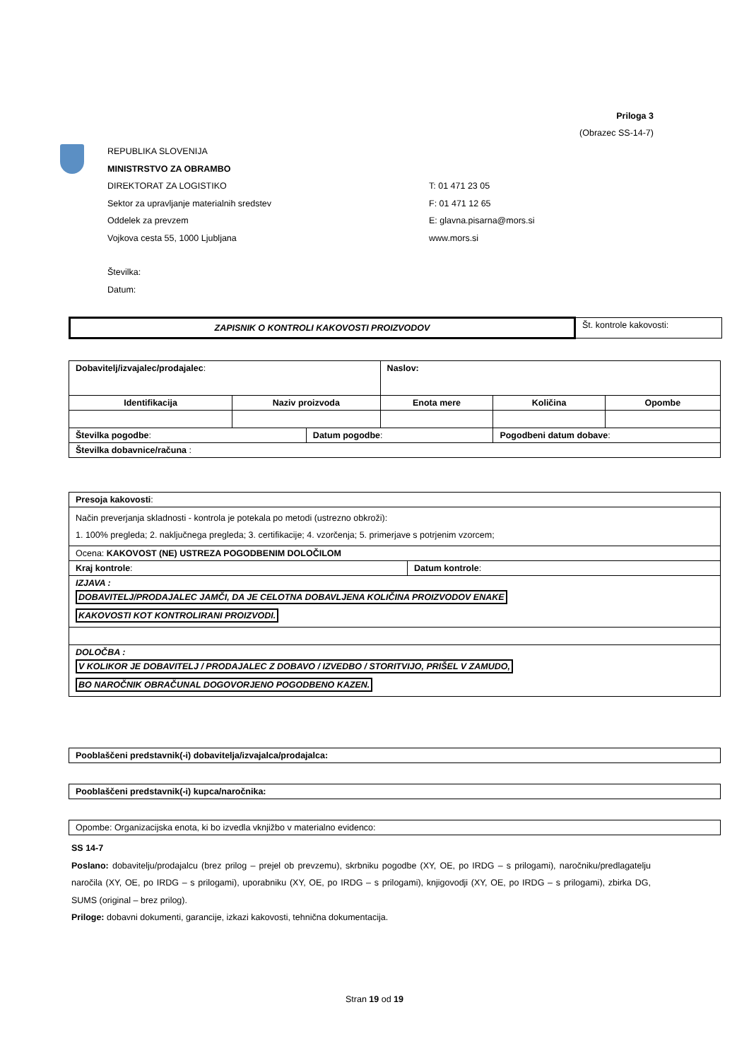Priloga 3
(Obrazec SS-14-7)
REPUBLIKA SLOVENIJA
MINISTRSTVO ZA OBRAMBO
DIREKTORAT ZA LOGISTIKO T: 01 471 23 05
Sektor za upravljanje materialnih sredstev F: 01 471 12 65
Oddelek za prevzem E: glavna.pisarna@mors.si
Vojkova cesta 55, 1000 Ljubljana www.mors.si
Številka:
Datum:
| ZAPISNIK O KONTROLI KAKOVOSTI PROIZVODOV | Št. kontrole kakovosti: |
| Dobavitelj/izvajalec/prodajalec : | | | Naslov: | | |
| Identifikacija | Naziv proizvoda | | Enota mere | Količina | Opombe |
| Številka pogodbe : | | Datum pogodbe : | | Pogodbeni datum dobave : | |
| Številka dobavnice/računa : | | | | | |
| Presoja kakovosti : | |
| Način preverjanja skladnosti - kontrola je potekala po metodi (ustrezno obkroži): 1. 100% pregleda; 2. naključnega pregleda; 3. certifikacije; 4. vzorčenja; 5. primerjave s potrjenim vzorcem; | |
| Ocena: KAKOVOST (NE) USTREZA POGODBENIM DOLOČILOM | |
| Kraj kontrole : | Datum kontrole : |
| IZJAVA : DOBAVITELJ/PRODAJALEC JAMČI, DA JE CELOTNA DOBAVLJENA KOLIČINA PROIZVODOV ENAKE KAKOVOSTI KOT KONTROLIRANI PROIZVODI. | |
| DOLOČBA : V KOLIKOR JE DOBAVITELJ / PRODAJALEC Z DOBAVO / IZVEDBO / STORITVIJO, PRIŠEL V ZAMUDO, BO NAROČNIK OBRAČUNAL DOGOVORJENO POGODBENO KAZEN. | |
| Pooblaščeni predstavnik(-i) dobavitelja/izvajalca/prodajalca: |
| Pooblaščeni predstavnik(-i) kupca/naročnika: |
| Opombe: Organizacijska enota, ki bo izvedla vknjižbo v materialno evidenco: |
SS 14-7
Poslano: dobavitelju/prodajalcu (brez prilog – prejel ob prevzemu), skrbniku pogodbe (XY, OE, po IRDG – s prilogami), naročniku/predlagatelju naročila (XY, OE, po IRDG – s prilogami), uporabniku (XY, OE, po IRDG – s prilogami), knjigovodji (XY, OE, po IRDG – s prilogami), zbirka DG, SUMS (original – brez prilog).
Priloge: dobavni dokumenti, garancije, izkazi kakovosti, tehnična dokumentacija.
Stran 19 od 19